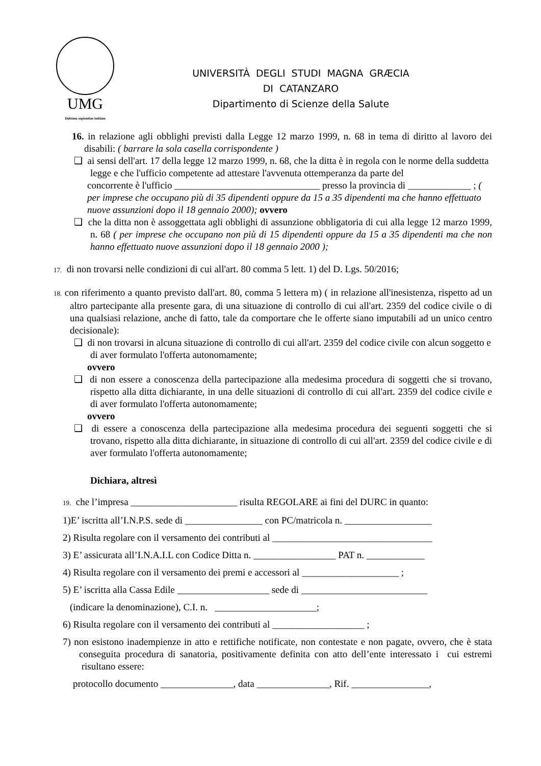UMG
Dubium sapientiae initium
UNIVERSITÀ DEGLI STUDI MAGNA GRÆCIA
DI CATANZARO
Dipartimento di Scienze della Salute
16. in relazione agli obblighi previsti dalla Legge 12 marzo 1999, n. 68 in tema di diritto al lavoro dei disabili: ( barrare la sola casella corrispondente )
❑ ai sensi dell'art. 17 della legge 12 marzo 1999, n. 68, che la ditta è in regola con le norme della suddetta legge e che l'ufficio competente ad attestare l'avvenuta ottemperanza da parte del
concorrente è l'ufficio ______________________________ presso la provincia di _____________ ; ( per imprese che occupano più di 35 dipendenti oppure da 15 a 35 dipendenti ma che hanno effettuato nuove assunzioni dopo il 18 gennaio 2000); ovvero
❑ che la ditta non è assoggettata agli obblighi di assunzione obbligatoria di cui alla legge 12 marzo 1999, n. 68 ( per imprese che occupano non più di 15 dipendenti oppure da 15 a 35 dipendenti ma che non hanno effettuato nuove assunzioni dopo il 18 gennaio 2000 );
17. di non trovarsi nelle condizioni di cui all'art. 80 comma 5 lett. 1) del D. Lgs. 50/2016;
18. con riferimento a quanto previsto dall'art. 80, comma 5 lettera m) ( in relazione all'inesistenza, rispetto ad un altro partecipante alla presente gara, di una situazione di controllo di cui all'art. 2359 del codice civile o di una qualsiasi relazione, anche di fatto, tale da comportare che le offerte siano imputabili ad un unico centro decisionale):
❑ di non trovarsi in alcuna situazione di controllo di cui all'art. 2359 del codice civile con alcun soggetto e di aver formulato l'offerta autonomamente;
ovvero
❑ di non essere a conoscenza della partecipazione alla medesima procedura di soggetti che si trovano, rispetto alla ditta dichiarante, in una delle situazioni di controllo di cui all'art. 2359 del codice civile e di aver formulato l'offerta autonomamente;
ovvero
❑ di essere a conoscenza della partecipazione alla medesima procedura dei seguenti soggetti che si trovano, rispetto alla ditta dichiarante, in situazione di controllo di cui all'art. 2359 del codice civile e di aver formulato l'offerta autonomamente;
Dichiara, altresì
19. che l’impresa ______________________ risulta REGOLARE ai fini del DURC in quanto:
1)E’ iscritta all’I.N.P.S. sede di ________________ con PC/matricola n. __________________
2) Risulta regolare con il versamento dei contributi al _________________________________
3) E’ assicurata all’I.N.A.I.L con Codice Ditta n. _________________ PAT n. ____________
4) Risulta regolare con il versamento dei premi e accessori al ____________________ ;
5) E’ iscritta alla Cassa Edile ___________________ sede di __________________________
(indicare la denominazione), C.I. n. _____________________;
6) Risulta regolare con il versamento dei contributi al ___________________ ;
7) non esistono inadempienze in atto e rettifiche notificate, non contestate e non pagate, ovvero, che è stata conseguita procedura di sanatoria, positivamente definita con atto dell’ente interessato i cui estremi risultano essere:
protocollo documento _______________, data _______________, Rif. ________________,